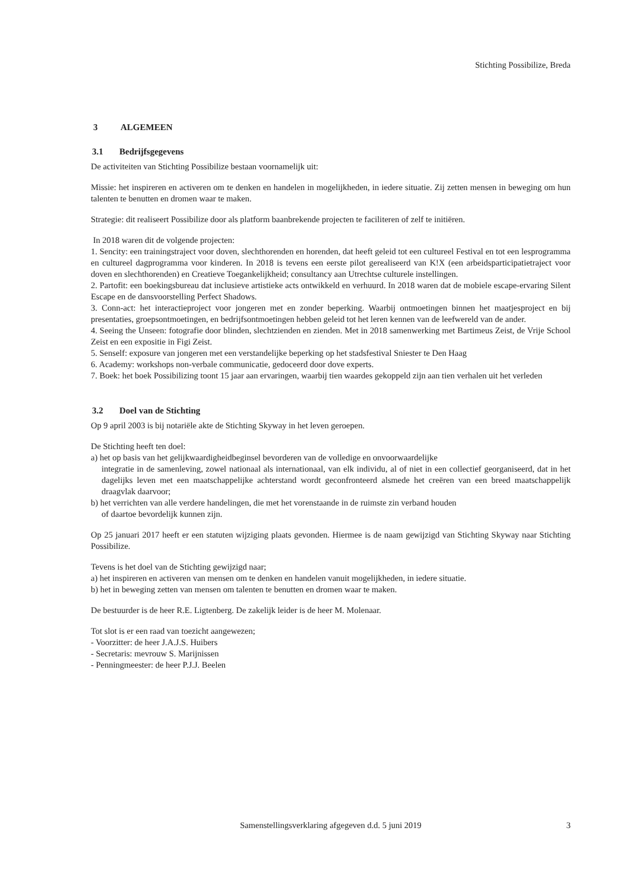Stichting Possibilize, Breda
3 ALGEMEEN
3.1 Bedrijfsgegevens
De activiteiten van Stichting Possibilize bestaan voornamelijk uit:
Missie: het inspireren en activeren om te denken en handelen in mogelijkheden, in iedere situatie. Zij zetten mensen in beweging om hun talenten te benutten en dromen waar te maken.
Strategie: dit realiseert Possibilize door als platform baanbrekende projecten te faciliteren of zelf te initiëren.
In 2018 waren dit de volgende projecten:
1. Sencity: een trainingstraject voor doven, slechthorenden en horenden, dat heeft geleid tot een cultureel Festival en tot een lesprogramma en cultureel dagprogramma voor kinderen. In 2018 is tevens een eerste pilot gerealiseerd van K!X (een arbeidsparticipatietraject voor doven en slechthorenden) en Creatieve Toegankelijkheid; consultancy aan Utrechtse culturele instellingen.
2. Partofit: een boekingsbureau dat inclusieve artistieke acts ontwikkeld en verhuurd. In 2018 waren dat de mobiele escape-ervaring Silent Escape en de dansvoorstelling Perfect Shadows.
3. Conn-act: het interactieproject voor jongeren met en zonder beperking. Waarbij ontmoetingen binnen het maatjesproject en bij presentaties, groepsontmoetingen, en bedrijfsontmoetingen hebben geleid tot het leren kennen van de leefwereld van de ander.
4. Seeing the Unseen: fotografie door blinden, slechtzienden en zienden. Met in 2018 samenwerking met Bartimeus Zeist, de Vrije School Zeist en een expositie in Figi Zeist.
5. Senself: exposure van jongeren met een verstandelijke beperking op het stadsfestival Sniester te Den Haag
6. Academy: workshops non-verbale communicatie, gedoceerd door dove experts.
7. Boek: het boek Possibilizing toont 15 jaar aan ervaringen, waarbij tien waardes gekoppeld zijn aan tien verhalen uit het verleden
3.2 Doel van de Stichting
Op 9 april 2003 is bij notariële akte de Stichting Skyway in het leven geroepen.
De Stichting heeft ten doel:
a) het op basis van het gelijkwaardigheidbeginsel bevorderen van de volledige en onvoorwaardelijke
integratie in de samenleving, zowel nationaal als internationaal, van elk individu, al of niet in een collectief georganiseerd, dat in het dagelijks leven met een maatschappelijke achterstand wordt geconfronteerd alsmede het creëren van een breed maatschappelijk draagvlak daarvoor;
b) het verrichten van alle verdere handelingen, die met het vorenstaande in de ruimste zin verband houden
of daartoe bevordelijk kunnen zijn.
Op 25 januari 2017 heeft er een statuten wijziging plaats gevonden. Hiermee is de naam gewijzigd van Stichting Skyway naar Stichting Possibilize.
Tevens is het doel van de Stichting gewijzigd naar;
a) het inspireren en activeren van mensen om te denken en handelen vanuit mogelijkheden, in iedere situatie.
b) het in beweging zetten van mensen om talenten te benutten en dromen waar te maken.
De bestuurder is de heer R.E. Ligtenberg. De zakelijk leider is de heer M. Molenaar.
Tot slot is er een raad van toezicht aangewezen;
- Voorzitter: de heer J.A.J.S. Huibers
- Secretaris: mevrouw S. Marijnissen
- Penningmeester: de heer P.J.J. Beelen
Samenstellingsverklaring afgegeven d.d. 5 juni 2019
3